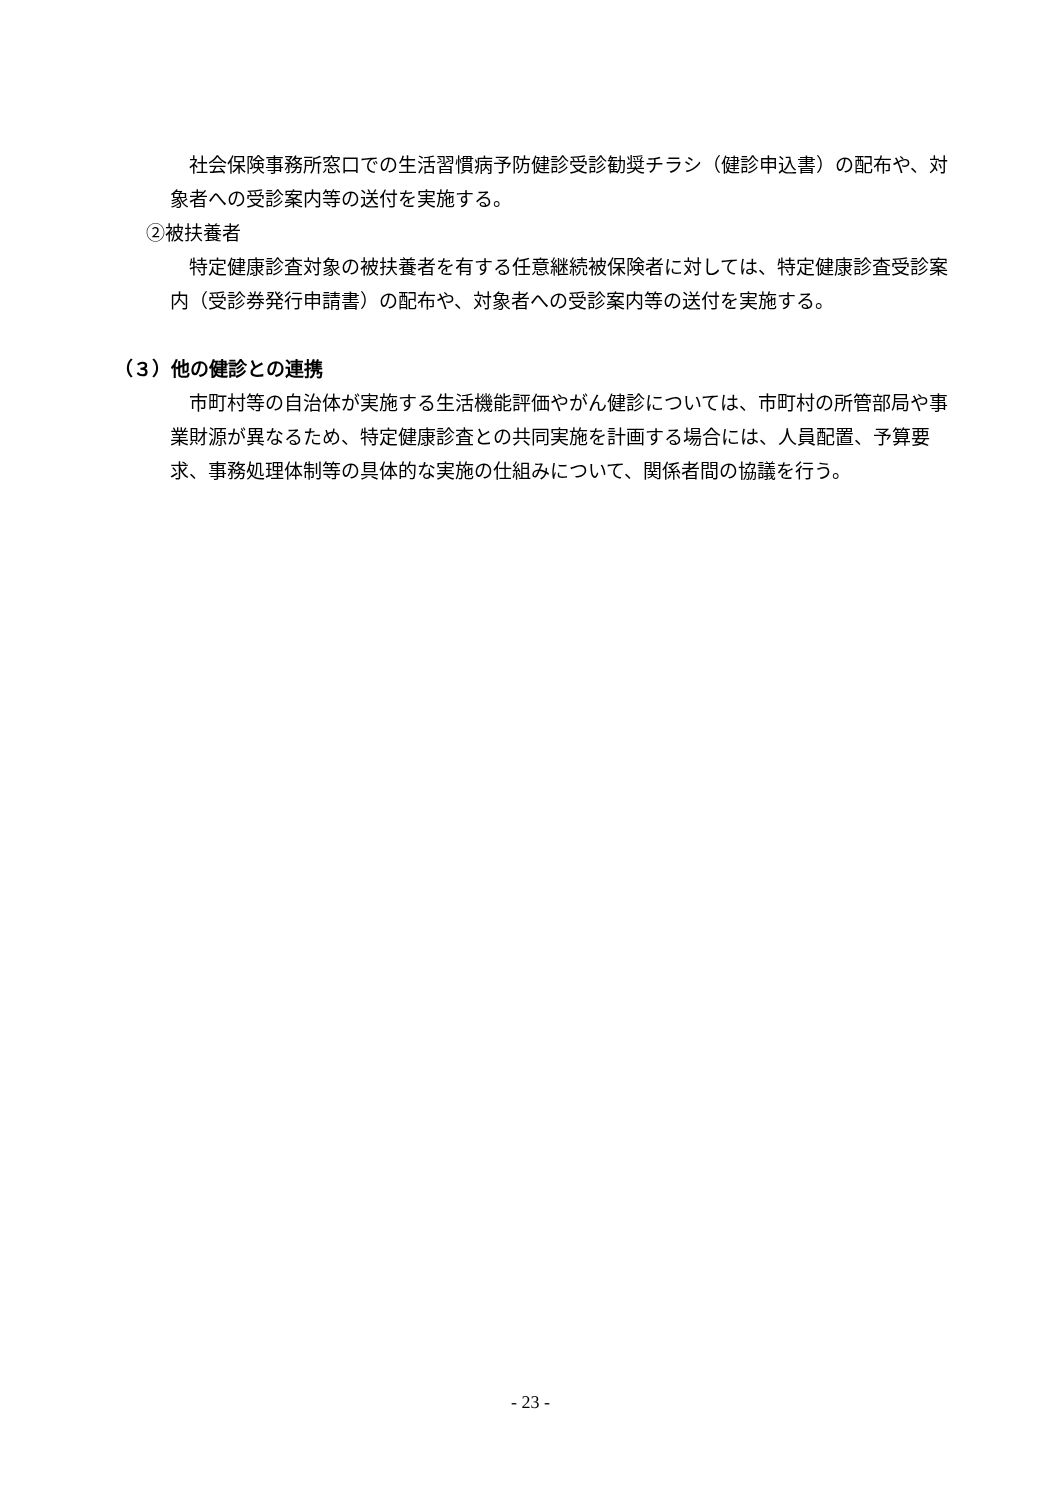社会保険事務所窓口での生活習慣病予防健診受診勧奨チラシ（健診申込書）の配布や、対象者への受診案内等の送付を実施する。
②被扶養者
　特定健康診査対象の被扶養者を有する任意継続被保険者に対しては、特定健康診査受診案内（受診券発行申請書）の配布や、対象者への受診案内等の送付を実施する。
（３）他の健診との連携
　市町村等の自治体が実施する生活機能評価やがん健診については、市町村の所管部局や事業財源が異なるため、特定健康診査との共同実施を計画する場合には、人員配置、予算要求、事務処理体制等の具体的な実施の仕組みについて、関係者間の協議を行う。
- 23 -